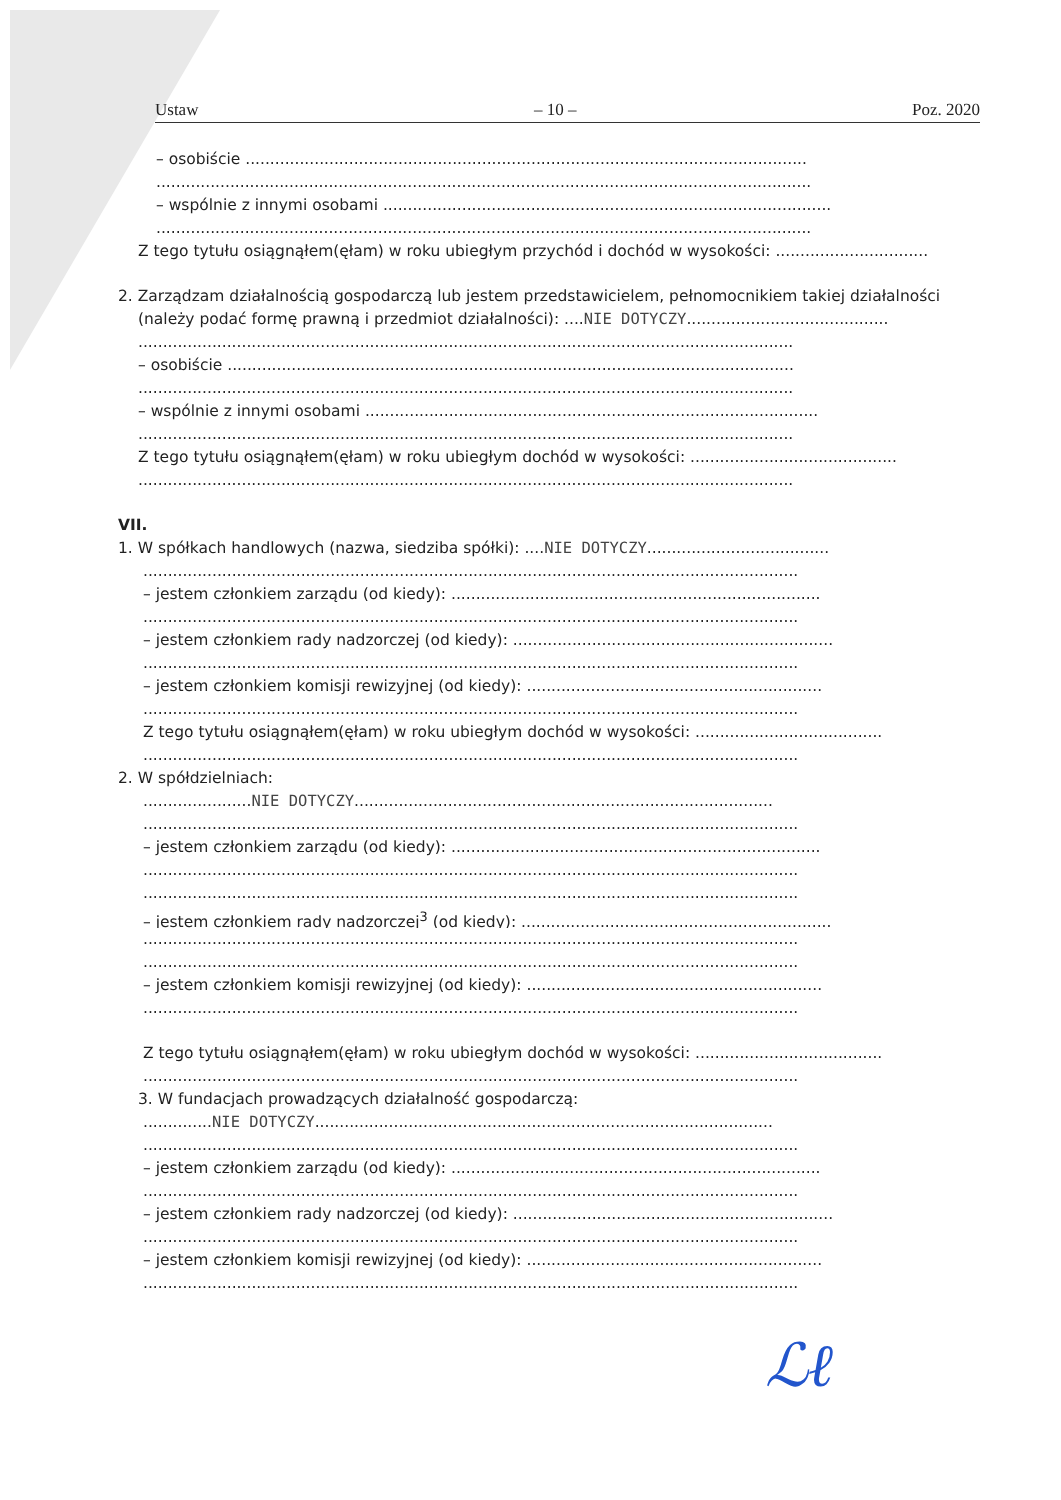Ustaw – 10 – Poz. 2020
– osobiście ..................................................................................................................
.....................................................................................................................................
– wspólnie z innymi osobami ...........................................................................................
.....................................................................................................................................
Z tego tytułu osiągnąłem(ęłam) w roku ubiegłym przychód i dochód w wysokości: ...............................
2. Zarządzam działalnością gospodarczą lub jestem przedstawicielem, pełnomocnikiem takiej działalności
(należy podać formę prawną i przedmiot działalności): ....NIE DOTYCZY.........................................
.....................................................................................................................................
– osobiście ...................................................................................................................
.....................................................................................................................................
– wspólnie z innymi osobami ............................................................................................
.....................................................................................................................................
Z tego tytułu osiągnąłem(ęłam) w roku ubiegłym dochód w wysokości: ..........................................
.....................................................................................................................................
VII.
1. W spółkach handlowych (nazwa, siedziba spółki): ....NIE DOTYCZY.....................................
.....................................................................................................................................
– jestem członkiem zarządu (od kiedy): ...........................................................................
.....................................................................................................................................
– jestem członkiem rady nadzorczej (od kiedy): .................................................................
.....................................................................................................................................
– jestem członkiem komisji rewizyjnej (od kiedy): ............................................................
.....................................................................................................................................
Z tego tytułu osiągnąłem(ęłam) w roku ubiegłym dochód w wysokości: ......................................
.....................................................................................................................................
2. W spółdzielniach:
......................NIE DOTYCZY.....................................................................................
.....................................................................................................................................
– jestem członkiem zarządu (od kiedy): ...........................................................................
.....................................................................................................................................
.....................................................................................................................................
– jestem członkiem rady nadzorczej<sup>3</sup> (od kiedy): ...............................................................
.....................................................................................................................................
.....................................................................................................................................
– jestem członkiem komisji rewizyjnej (od kiedy): ............................................................
.....................................................................................................................................
Z tego tytułu osiągnąłem(ęłam) w roku ubiegłym dochód w wysokości: ......................................
.....................................................................................................................................
3. W fundacjach prowadzących działalność gospodarczą:
..............NIE DOTYCZY.............................................................................................
.....................................................................................................................................
– jestem członkiem zarządu (od kiedy): ...........................................................................
.....................................................................................................................................
– jestem członkiem rady nadzorczej (od kiedy): .................................................................
.....................................................................................................................................
– jestem członkiem komisji rewizyjnej (od kiedy): ............................................................
.....................................................................................................................................
ℒℓ